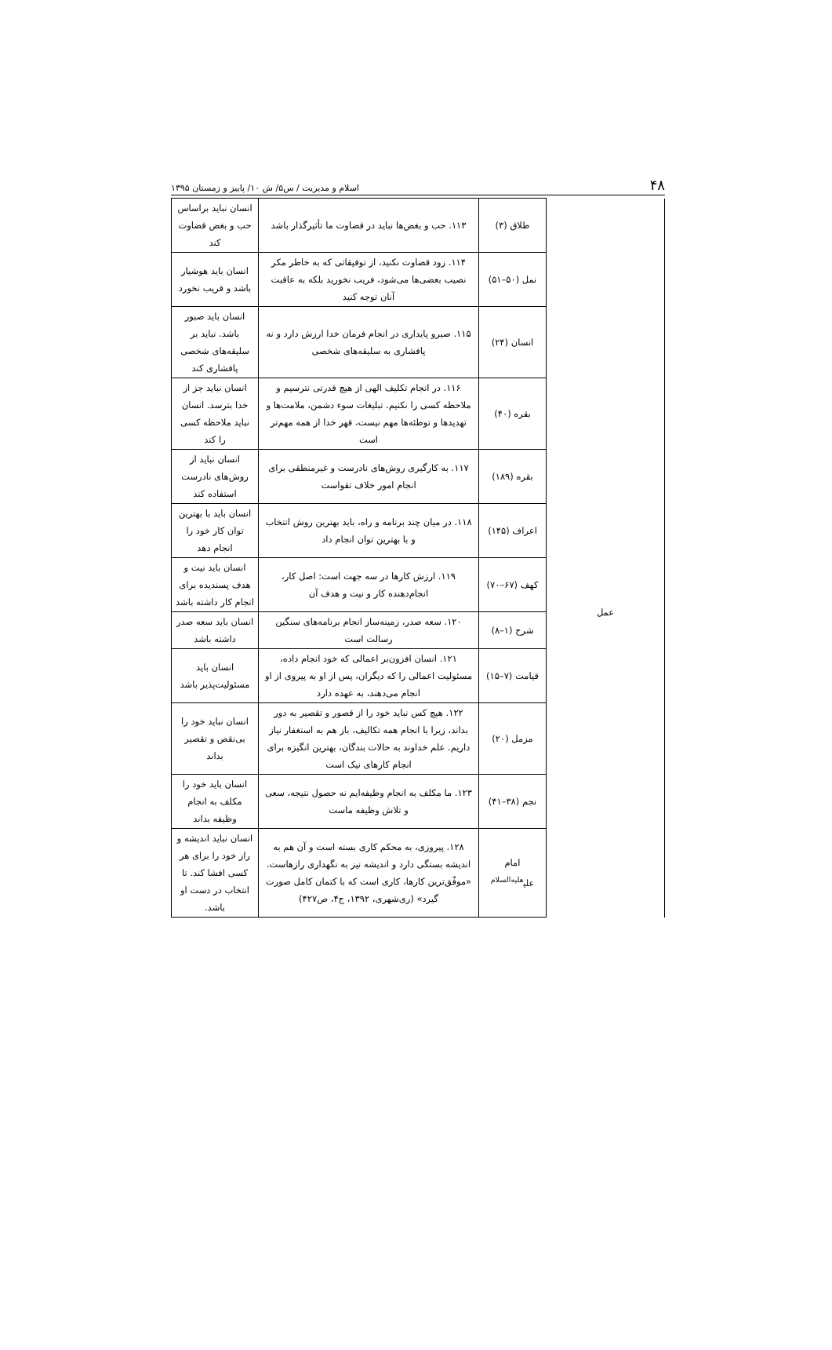۴۸ اسلام و مدیریت / س۵/ ش ۱۰/ پاییز و زمستان ۱۳۹۵
| | طلاق (۳) | ۱۱۳. حب و بغض‌ها نباید در قضاوت ما تأثیرگذار باشد | انسان نباید براساس حب و بغض قضاوت کند |
| | نمل (۵۰–۵۱) | ۱۱۴. زود قضاوت نکنید، از توفیقاتی که به خاطر مکر نصیب بعضی‌ها می‌شود، فریب نخورید بلکه به عاقبت آنان توجه کنید | انسان باید هوشیار باشد و فریب نخورد |
| عمل | انسان (۲۴) | ۱۱۵. صبرو پایداری در انجام فرمان خدا ارزش دارد و نه پافشاری به سلیقه‌های شخصی | انسان باید صبور باشد. نباید بر سلیقه‌های شخصی پافشاری کند |
| | بقره (۴۰) | ۱۱۶. در انجام تکلیف الهی از هیچ قدرتی نترسیم و ملاحظه کسی را نکنیم. تبلیغات سوء دشمن، ملامت‌ها و تهدیدها و توطئه‌ها مهم نیست، قهر خدا از همه مهم‌تر است | انسان نباید جز از خدا بترسد. انسان نباید ملاحظه کسی را کند |
| | بقره (۱۸۹) | ۱۱۷. به کارگیری روش‌های نادرست و غیرمنطقی برای انجام امور خلاف تقواست | انسان نباید از روش‌های نادرست استفاده کند |
| | اعراف (۱۴۵) | ۱۱۸. در میان چند برنامه و راه، باید بهترین روش انتخاب و با بهترین توان انجام داد | انسان باید با بهترین توان کار خود را انجام دهد |
| | کهف (۶۷–۷۰) | ۱۱۹. ارزش کارها در سه جهت است: اصل کار، انجام‌دهنده کار و نیت و هدف آن | انسان باید نیت و هدف پسندیده برای انجام کار داشته باشد |
| | شرح (۱–۸) | ۱۲۰. سعه صدر، زمینه‌ساز انجام برنامه‌های سنگین رسالت است | انسان باید سعه صدر داشته باشد |
| | قیامت (۷–۱۵) | ۱۲۱. انسان افزون‌بر اعمالی که خود انجام داده، مسئولیت اعمالی را که دیگران، پس از او به پیروی از او انجام می‌دهند، به عهده دارد | انسان باید مسئولیت‌پذیر باشد |
| | مزمل (۲۰) | ۱۲۲. هیچ کس نباید خود را از قصور و تقصیر به دور بداند، زیرا با انجام همه تکالیف، باز هم به استغفار نیاز داریم. علم خداوند به حالات بندگان، بهترین انگیزه برای انجام کارهای نیک است | انسان نباید خود را بی‌نقص و تقصیر بداند |
| | نجم (۳۸–۴۱) | ۱۲۳. ما مکلف به انجام وظیفه‌ایم نه حصول نتیجه، سعی و تلاش وظیفه ماست | انسان باید خود را مکلف به انجام وظیفه بداند |
| | امام علی<sup>علیه‌السلام</sup> | ۱۲۸. پیروزی، به محکم کاری بسته است و آن هم به اندیشه بستگی دارد و اندیشه نیز به نگهداری رازهاست. «موفّق‌ترین کارها، کاری است که با کتمان کامل صورت گیرد» (ری‌شهری، ۱۳۹۲، ج۴، ص۴۲۷) | انسان نباید اندیشه و راز خود را برای هر کسی افشا کند. تا انتخاب در دست او باشد. |